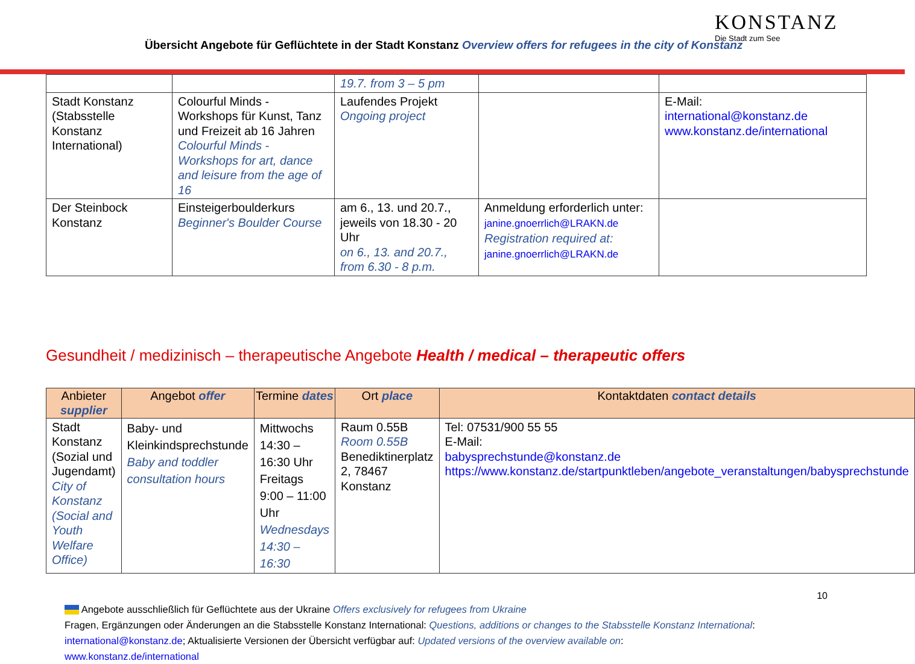Übersicht Angebote für Geflüchtete in der Stadt Konstanz Overview offers for refugees in the city of Konstanz
KONSTANZ
Die Stadt zum See
| | | 19.7. from 3 – 5 pm | | |
| Stadt Konstanz (Stabsstelle Konstanz International) | Colourful Minds - Workshops für Kunst, Tanz und Freizeit ab 16 Jahren Colourful Minds - Workshops for art, dance and leisure from the age of 16 | Laufendes Projekt Ongoing project | | E-Mail: international@konstanz.de www.konstanz.de/international |
| Der Steinbock Konstanz | Einsteigerboulderkurs Beginner's Boulder Course | am 6., 13. und 20.7., jeweils von 18.30 - 20 Uhr on 6., 13. and 20.7., from 6.30 - 8 p.m. | Anmeldung erforderlich unter: janine.gnoerrlich@LRAKN.de Registration required at: janine.gnoerrlich@LRAKN.de | |
Gesundheit / medizinisch – therapeutische Angebote Health / medical – therapeutic offers
| Anbieter supplier | Angebot offer | Termine dates | Ort place | Kontaktdaten contact details |
| --- | --- | --- | --- | --- |
| Stadt Konstanz (Sozial und Jugendamt) City of Konstanz (Social and Youth Welfare Office) | Baby- und Kleinkindsprechstunde Baby and toddler consultation hours | Mittwochs 14:30 – 16:30 Uhr Freitags 9:00 – 11:00 Uhr Wednesdays 14:30 – 16:30 | Raum 0.55B Room 0.55B Benediktinerplatz 2, 78467 Konstanz | Tel: 07531/900 55 55 E-Mail: babysprechstunde@konstanz.de https://www.konstanz.de/startpunktleben/angebote_veranstaltungen/babysprechstunde |
10
Angebote ausschließlich für Geflüchtete aus der Ukraine Offers exclusively for refugees from Ukraine
Fragen, Ergänzungen oder Änderungen an die Stabsstelle Konstanz International: Questions, additions or changes to the Stabsstelle Konstanz International:
international@konstanz.de; Aktualisierte Versionen der Übersicht verfügbar auf: Updated versions of the overview available on:
www.konstanz.de/international